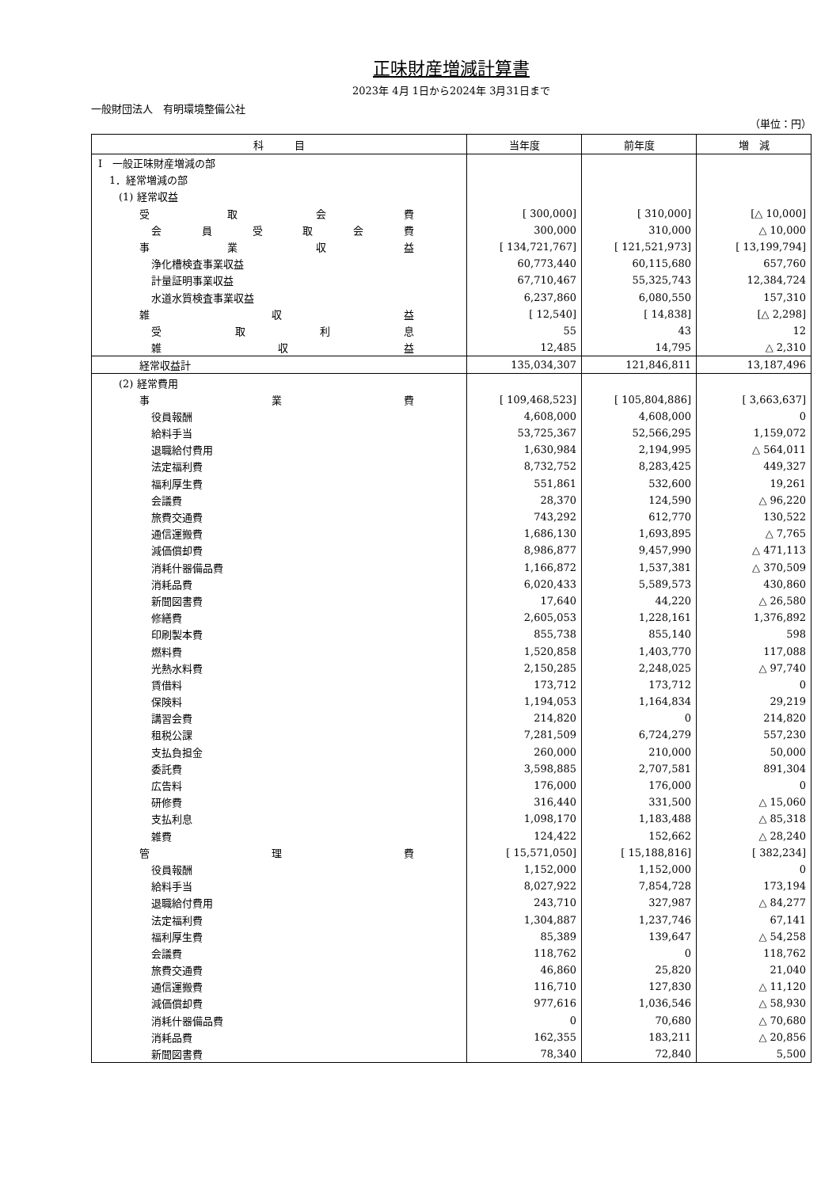正味財産増減計算書
2023年 4月 1日から2024年 3月31日まで
一般財団法人　有明環境整備公社
（単位：円）
| 科 目 | 当年度 | 前年度 | 増 減 |
| --- | --- | --- | --- |
| Ⅰ 一般正味財産増減の部 | | | |
| 1．経常増減の部 | | | |
| (1) 経常収益 | | | |
| 受 取 会 費 | [ 300,000] | [ 310,000] | [△ 10,000] |
| 会 員 受 取 会 費 | 300,000 | 310,000 | △ 10,000 |
| 事 業 収 益 | [ 134,721,767] | [ 121,521,973] | [ 13,199,794] |
| 浄化槽検査事業収益 | 60,773,440 | 60,115,680 | 657,760 |
| 計量証明事業収益 | 67,710,467 | 55,325,743 | 12,384,724 |
| 水道水質検査事業収益 | 6,237,860 | 6,080,550 | 157,310 |
| 雑 収 益 | [ 12,540] | [ 14,838] | [△ 2,298] |
| 受 取 利 息 | 55 | 43 | 12 |
| 雑 収 益 | 12,485 | 14,795 | △ 2,310 |
| 経常収益計 | 135,034,307 | 121,846,811 | 13,187,496 |
| (2) 経常費用 | | | |
| 事 業 費 | [ 109,468,523] | [ 105,804,886] | [ 3,663,637] |
| 役員報酬 | 4,608,000 | 4,608,000 | 0 |
| 給料手当 | 53,725,367 | 52,566,295 | 1,159,072 |
| 退職給付費用 | 1,630,984 | 2,194,995 | △ 564,011 |
| 法定福利費 | 8,732,752 | 8,283,425 | 449,327 |
| 福利厚生費 | 551,861 | 532,600 | 19,261 |
| 会議費 | 28,370 | 124,590 | △ 96,220 |
| 旅費交通費 | 743,292 | 612,770 | 130,522 |
| 通信運搬費 | 1,686,130 | 1,693,895 | △ 7,765 |
| 減価償却費 | 8,986,877 | 9,457,990 | △ 471,113 |
| 消耗什器備品費 | 1,166,872 | 1,537,381 | △ 370,509 |
| 消耗品費 | 6,020,433 | 5,589,573 | 430,860 |
| 新聞図書費 | 17,640 | 44,220 | △ 26,580 |
| 修繕費 | 2,605,053 | 1,228,161 | 1,376,892 |
| 印刷製本費 | 855,738 | 855,140 | 598 |
| 燃料費 | 1,520,858 | 1,403,770 | 117,088 |
| 光熱水料費 | 2,150,285 | 2,248,025 | △ 97,740 |
| 賃借料 | 173,712 | 173,712 | 0 |
| 保険料 | 1,194,053 | 1,164,834 | 29,219 |
| 講習会費 | 214,820 | 0 | 214,820 |
| 租税公課 | 7,281,509 | 6,724,279 | 557,230 |
| 支払負担金 | 260,000 | 210,000 | 50,000 |
| 委託費 | 3,598,885 | 2,707,581 | 891,304 |
| 広告料 | 176,000 | 176,000 | 0 |
| 研修費 | 316,440 | 331,500 | △ 15,060 |
| 支払利息 | 1,098,170 | 1,183,488 | △ 85,318 |
| 雑費 | 124,422 | 152,662 | △ 28,240 |
| 管 理 費 | [ 15,571,050] | [ 15,188,816] | [ 382,234] |
| 役員報酬 | 1,152,000 | 1,152,000 | 0 |
| 給料手当 | 8,027,922 | 7,854,728 | 173,194 |
| 退職給付費用 | 243,710 | 327,987 | △ 84,277 |
| 法定福利費 | 1,304,887 | 1,237,746 | 67,141 |
| 福利厚生費 | 85,389 | 139,647 | △ 54,258 |
| 会議費 | 118,762 | 0 | 118,762 |
| 旅費交通費 | 46,860 | 25,820 | 21,040 |
| 通信運搬費 | 116,710 | 127,830 | △ 11,120 |
| 減価償却費 | 977,616 | 1,036,546 | △ 58,930 |
| 消耗什器備品費 | 0 | 70,680 | △ 70,680 |
| 消耗品費 | 162,355 | 183,211 | △ 20,856 |
| 新聞図書費 | 78,340 | 72,840 | 5,500 |